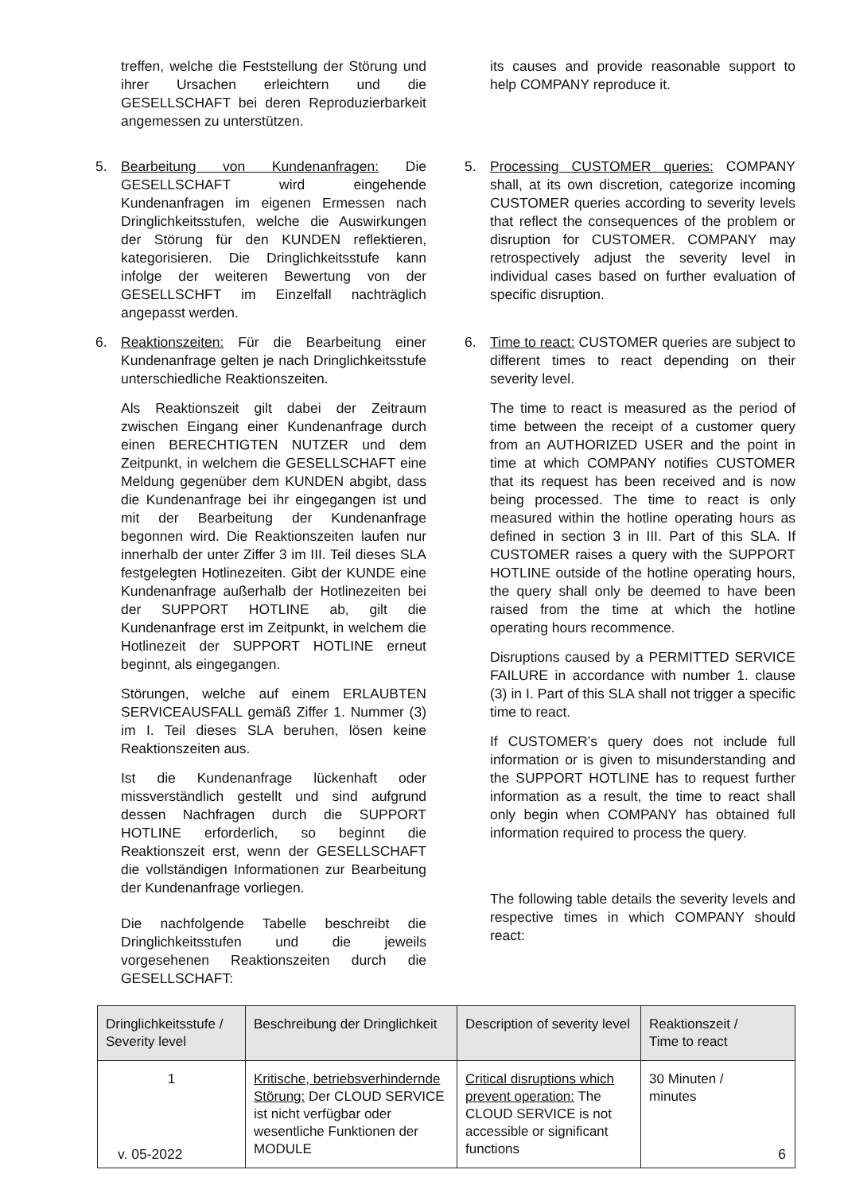treffen, welche die Feststellung der Störung und ihrer Ursachen erleichtern und die GESELLSCHAFT bei deren Reproduzierbarkeit angemessen zu unterstützen.
its causes and provide reasonable support to help COMPANY reproduce it.
5. Bearbeitung von Kundenanfragen: Die GESELLSCHAFT wird eingehende Kundenanfragen im eigenen Ermessen nach Dringlichkeitsstufen, welche die Auswirkungen der Störung für den KUNDEN reflektieren, kategorisieren. Die Dringlichkeitsstufe kann infolge der weiteren Bewertung von der GESELLSCHFT im Einzelfall nachträglich angepasst werden.
5. Processing CUSTOMER queries: COMPANY shall, at its own discretion, categorize incoming CUSTOMER queries according to severity levels that reflect the consequences of the problem or disruption for CUSTOMER. COMPANY may retrospectively adjust the severity level in individual cases based on further evaluation of specific disruption.
6. Reaktionszeiten: Für die Bearbeitung einer Kundenanfrage gelten je nach Dringlichkeitsstufe unterschiedliche Reaktionszeiten.
Als Reaktionszeit gilt dabei der Zeitraum zwischen Eingang einer Kundenanfrage durch einen BERECHTIGTEN NUTZER und dem Zeitpunkt, in welchem die GESELLSCHAFT eine Meldung gegenüber dem KUNDEN abgibt, dass die Kundenanfrage bei ihr eingegangen ist und mit der Bearbeitung der Kundenanfrage begonnen wird. Die Reaktionszeiten laufen nur innerhalb der unter Ziffer 3 im III. Teil dieses SLA festgelegten Hotlinezeiten. Gibt der KUNDE eine Kundenanfrage außerhalb der Hotlinezeiten bei der SUPPORT HOTLINE ab, gilt die Kundenanfrage erst im Zeitpunkt, in welchem die Hotlinezeit der SUPPORT HOTLINE erneut beginnt, als eingegangen.
Störungen, welche auf einem ERLAUBTEN SERVICEAUSFALL gemäß Ziffer 1. Nummer (3) im I. Teil dieses SLA beruhen, lösen keine Reaktionszeiten aus.
Ist die Kundenanfrage lückenhaft oder missverständlich gestellt und sind aufgrund dessen Nachfragen durch die SUPPORT HOTLINE erforderlich, so beginnt die Reaktionszeit erst, wenn der GESELLSCHAFT die vollständigen Informationen zur Bearbeitung der Kundenanfrage vorliegen.
Die nachfolgende Tabelle beschreibt die Dringlichkeitsstufen und die jeweils vorgesehenen Reaktionszeiten durch die GESELLSCHAFT:
6. Time to react: CUSTOMER queries are subject to different times to react depending on their severity level.
The time to react is measured as the period of time between the receipt of a customer query from an AUTHORIZED USER and the point in time at which COMPANY notifies CUSTOMER that its request has been received and is now being processed. The time to react is only measured within the hotline operating hours as defined in section 3 in III. Part of this SLA. If CUSTOMER raises a query with the SUPPORT HOTLINE outside of the hotline operating hours, the query shall only be deemed to have been raised from the time at which the hotline operating hours recommence.
Disruptions caused by a PERMITTED SERVICE FAILURE in accordance with number 1. clause (3) in I. Part of this SLA shall not trigger a specific time to react.
If CUSTOMER’s query does not include full information or is given to misunderstanding and the SUPPORT HOTLINE has to request further information as a result, the time to react shall only begin when COMPANY has obtained full information required to process the query.
The following table details the severity levels and respective times in which COMPANY should react:
| Dringlichkeitsstufe / Severity level | Beschreibung der Dringlichkeit | Description of severity level | Reaktionszeit / Time to react |
| --- | --- | --- | --- |
| 1 | Kritische, betriebsverhindernde Störung: Der CLOUD SERVICE ist nicht verfügbar oder wesentliche Funktionen der MODULE | Critical disruptions which prevent operation: The CLOUD SERVICE is not accessible or significant functions | 30 Minuten / minutes |
v. 05-2022 6